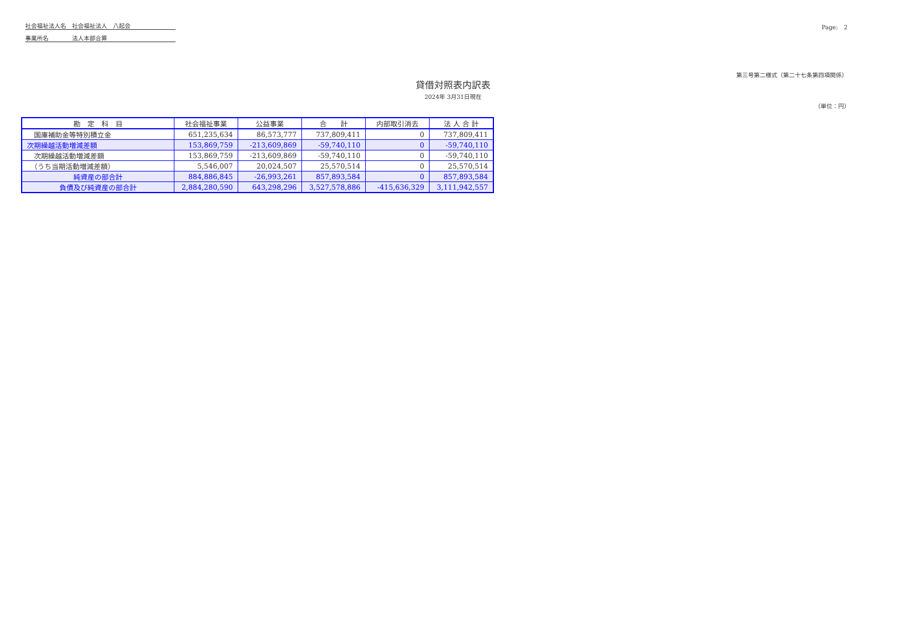社会福祉法人名　社会福祉法人　八起会
事業所名　　　　法人本部合算
Page:　2
第三号第二様式（第二十七条第四項関係）
貸借対照表内訳表
2024年 3月31日現在
（単位：円）
| 勘 定 科 目 | 社会福祉事業 | 公益事業 | 合 計 | 内部取引消去 | 法 人 合 計 |
| --- | --- | --- | --- | --- | --- |
| 国庫補助金等特別積立金 | 651,235,634 | 86,573,777 | 737,809,411 | 0 | 737,809,411 |
| 次期繰越活動増減差額 | 153,869,759 | -213,609,869 | -59,740,110 | 0 | -59,740,110 |
| 次期繰越活動増減差額 | 153,869,759 | -213,609,869 | -59,740,110 | 0 | -59,740,110 |
| （うち当期活動増減差額） | 5,546,007 | 20,024,507 | 25,570,514 | 0 | 25,570,514 |
| 純資産の部合計 | 884,886,845 | -26,993,261 | 857,893,584 | 0 | 857,893,584 |
| 負債及び純資産の部合計 | 2,884,280,590 | 643,298,296 | 3,527,578,886 | -415,636,329 | 3,111,942,557 |